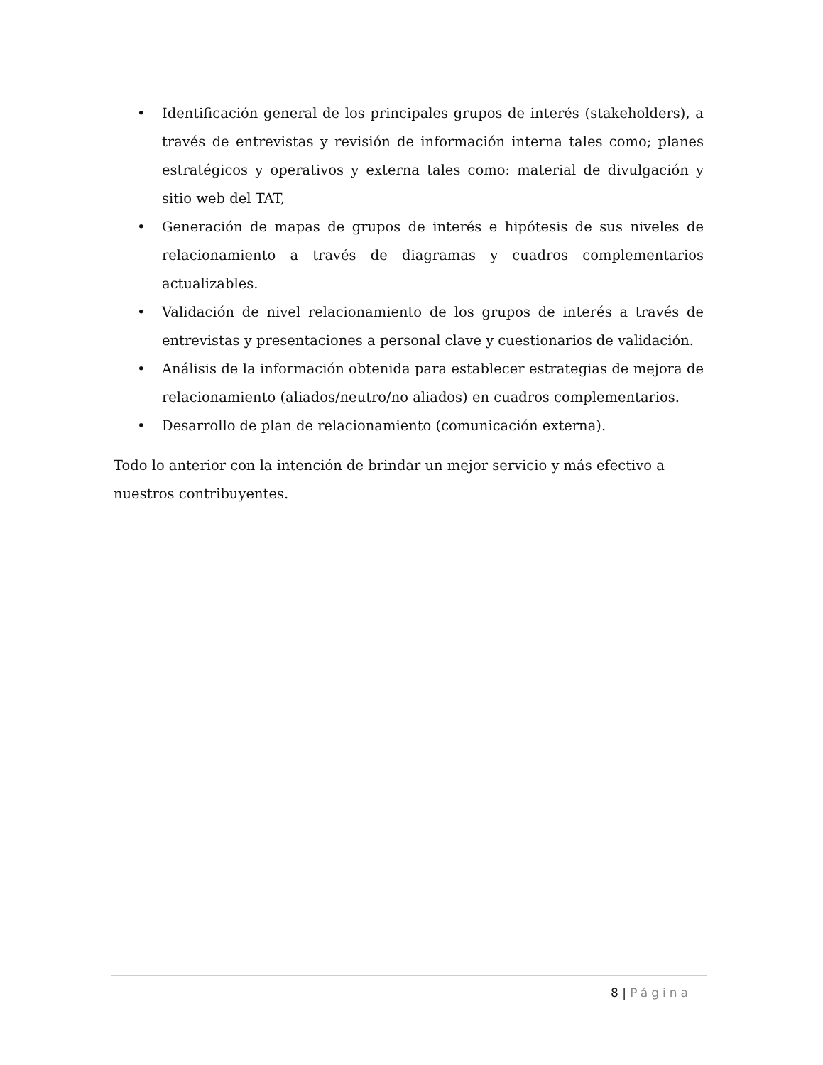• Identificación general de los principales grupos de interés (stakeholders), a través de entrevistas y revisión de información interna tales como; planes estratégicos y operativos y externa tales como: material de divulgación y sitio web del TAT,
• Generación de mapas de grupos de interés e hipótesis de sus niveles de relacionamiento a través de diagramas y cuadros complementarios actualizables.
• Validación de nivel relacionamiento de los grupos de interés a través de entrevistas y presentaciones a personal clave y cuestionarios de validación.
• Análisis de la información obtenida para establecer estrategias de mejora de relacionamiento (aliados/neutro/no aliados) en cuadros complementarios.
• Desarrollo de plan de relacionamiento (comunicación externa).
Todo lo anterior con la intención de brindar un mejor servicio y más efectivo a nuestros contribuyentes.
8 | Página